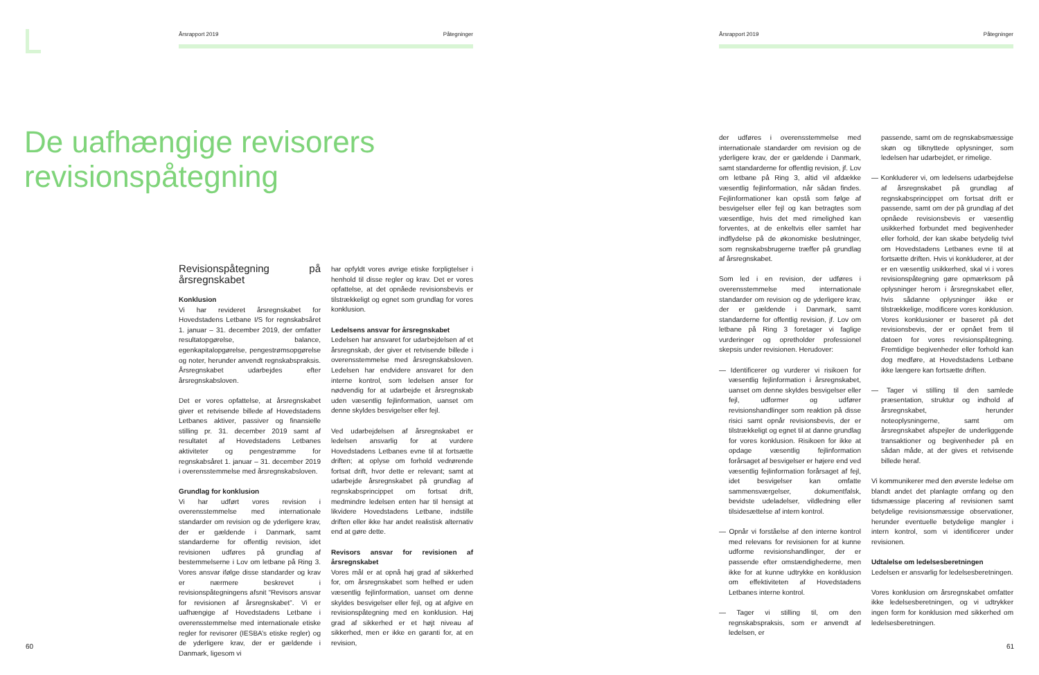Årsrapport 2019 Påtegninger Årsrapport 2019 Påtegninger
De uafhængige revisorers
revisionspåtegning
Revisionspåtegning på årsregnskabet
Konklusion
Vi har revideret årsregnskabet for Hovedstadens Letbane I/S for regnskabsåret 1. januar – 31. december 2019, der omfatter resultatopgørelse, balance, egenkapitalopgørelse, pengestrømsopgørelse og noter, herunder anvendt regnskabspraksis. Årsregnskabet udarbejdes efter årsregnskabsloven.
Det er vores opfattelse, at årsregnskabet giver et retvisende billede af Hovedstadens Letbanes aktiver, passiver og finansielle stilling pr. 31. december 2019 samt af resultatet af Hovedstadens Letbanes aktiviteter og pengestrømme for regnskabsåret 1. januar – 31. december 2019 i overensstemmelse med årsregnskabsloven.
Grundlag for konklusion
Vi har udført vores revision i overensstemmelse med internationale standarder om revision og de yderligere krav, der er gældende i Danmark, samt standarderne for offentlig revision, idet revisionen udføres på grundlag af bestemmelserne i Lov om letbane på Ring 3. Vores ansvar ifølge disse standarder og krav er nærmere beskrevet i revisionspåtegningens afsnit “Revisors ansvar for revisionen af årsregnskabet”. Vi er uafhængige af Hovedstadens Letbane i overensstemmelse med internationale etiske regler for revisorer (IESBA’s etiske regler) og de yderligere krav, der er gældende i Danmark, ligesom vi
har opfyldt vores øvrige etiske forpligtelser i henhold til disse regler og krav. Det er vores opfattelse, at det opnåede revisionsbevis er tilstrækkeligt og egnet som grundlag for vores konklusion.
Ledelsens ansvar for årsregnskabet
Ledelsen har ansvaret for udarbejdelsen af et årsregnskab, der giver et retvisende billede i overensstemmelse med årsregnskabsloven. Ledelsen har endvidere ansvaret for den interne kontrol, som ledelsen anser for nødvendig for at udarbejde et årsregnskab uden væsentlig fejlinformation, uanset om denne skyldes besvigelser eller fejl.
Ved udarbejdelsen af årsregnskabet er ledelsen ansvarlig for at vurdere Hovedstadens Letbanes evne til at fortsætte driften; at oplyse om forhold vedrørende fortsat drift, hvor dette er relevant; samt at udarbejde årsregnskabet på grundlag af regnskabsprincippet om fortsat drift, medmindre ledelsen enten har til hensigt at likvidere Hovedstadens Letbane, indstille driften eller ikke har andet realistisk alternativ end at gøre dette.
Revisors ansvar for revisionen af årsregnskabet
Vores mål er at opnå høj grad af sikkerhed for, om årsregnskabet som helhed er uden væsentlig fejlinformation, uanset om denne skyldes besvigelser eller fejl, og at afgive en revisionspåtegning med en konklusion. Høj grad af sikkerhed er et højt niveau af sikkerhed, men er ikke en garanti for, at en revision,
der udføres i overensstemmelse med internationale standarder om revision og de yderligere krav, der er gældende i Danmark, samt standarderne for offentlig revision, jf. Lov om letbane på Ring 3, altid vil afdække væsentlig fejlinformation, når sådan findes. Fejlinformationer kan opstå som følge af besvigelser eller fejl og kan betragtes som væsentlige, hvis det med rimelighed kan forventes, at de enkeltvis eller samlet har indflydelse på de økonomiske beslutninger, som regnskabsbrugerne træffer på grundlag af årsregnskabet.
Som led i en revision, der udføres i overensstemmelse med internationale standarder om revision og de yderligere krav, der er gældende i Danmark, samt standarderne for offentlig revision, jf. Lov om letbane på Ring 3 foretager vi faglige vurderinger og opretholder professionel skepsis under revisionen. Herudover:
— Identificerer og vurderer vi risikoen for væsentlig fejlinformation i årsregnskabet, uanset om denne skyldes besvigelser eller fejl, udformer og udfører revisionshandlinger som reaktion på disse risici samt opnår revisionsbevis, der er tilstrækkeligt og egnet til at danne grundlag for vores konklusion. Risikoen for ikke at opdage væsentlig fejlinformation forårsaget af besvigelser er højere end ved væsentlig fejlinformation forårsaget af fejl, idet besvigelser kan omfatte sammensværgelser, dokumentfalsk, bevidste udeladelser, vildledning eller tilsidesættelse af intern kontrol.
— Opnår vi forståelse af den interne kontrol med relevans for revisionen for at kunne udforme revisionshandlinger, der er passende efter omstændighederne, men ikke for at kunne udtrykke en konklusion om effektiviteten af Hovedstadens Letbanes interne kontrol.
— Tager vi stilling til, om den regnskabspraksis, som er anvendt af ledelsen, er
passende, samt om de regnskabsmæssige skøn og tilknyttede oplysninger, som ledelsen har udarbejdet, er rimelige.
— Konkluderer vi, om ledelsens udarbejdelse af årsregnskabet på grundlag af regnskabsprincippet om fortsat drift er passende, samt om der på grundlag af det opnåede revisionsbevis er væsentlig usikkerhed forbundet med begivenheder eller forhold, der kan skabe betydelig tvivl om Hovedstadens Letbanes evne til at fortsætte driften. Hvis vi konkluderer, at der er en væsentlig usikkerhed, skal vi i vores revisionspåtegning gøre opmærksom på oplysninger herom i årsregnskabet eller, hvis sådanne oplysninger ikke er tilstrækkelige, modificere vores konklusion. Vores konklusioner er baseret på det revisionsbevis, der er opnået frem til datoen for vores revisionspåtegning. Fremtidige begivenheder eller forhold kan dog medføre, at Hovedstadens Letbane ikke længere kan fortsætte driften.
— Tager vi stilling til den samlede præsentation, struktur og indhold af årsregnskabet, herunder noteoplysningerne, samt om årsregnskabet afspejler de underliggende transaktioner og begivenheder på en sådan måde, at der gives et retvisende billede heraf.
Vi kommunikerer med den øverste ledelse om blandt andet det planlagte omfang og den tidsmæssige placering af revisionen samt betydelige revisionsmæssige observationer, herunder eventuelle betydelige mangler i intern kontrol, som vi identificerer under revisionen.
Udtalelse om ledelsesberetningen
Ledelsen er ansvarlig for ledelsesberetningen.
Vores konklusion om årsregnskabet omfatter ikke ledelsesberetningen, og vi udtrykker ingen form for konklusion med sikkerhed om ledelsesberetningen.
60 61